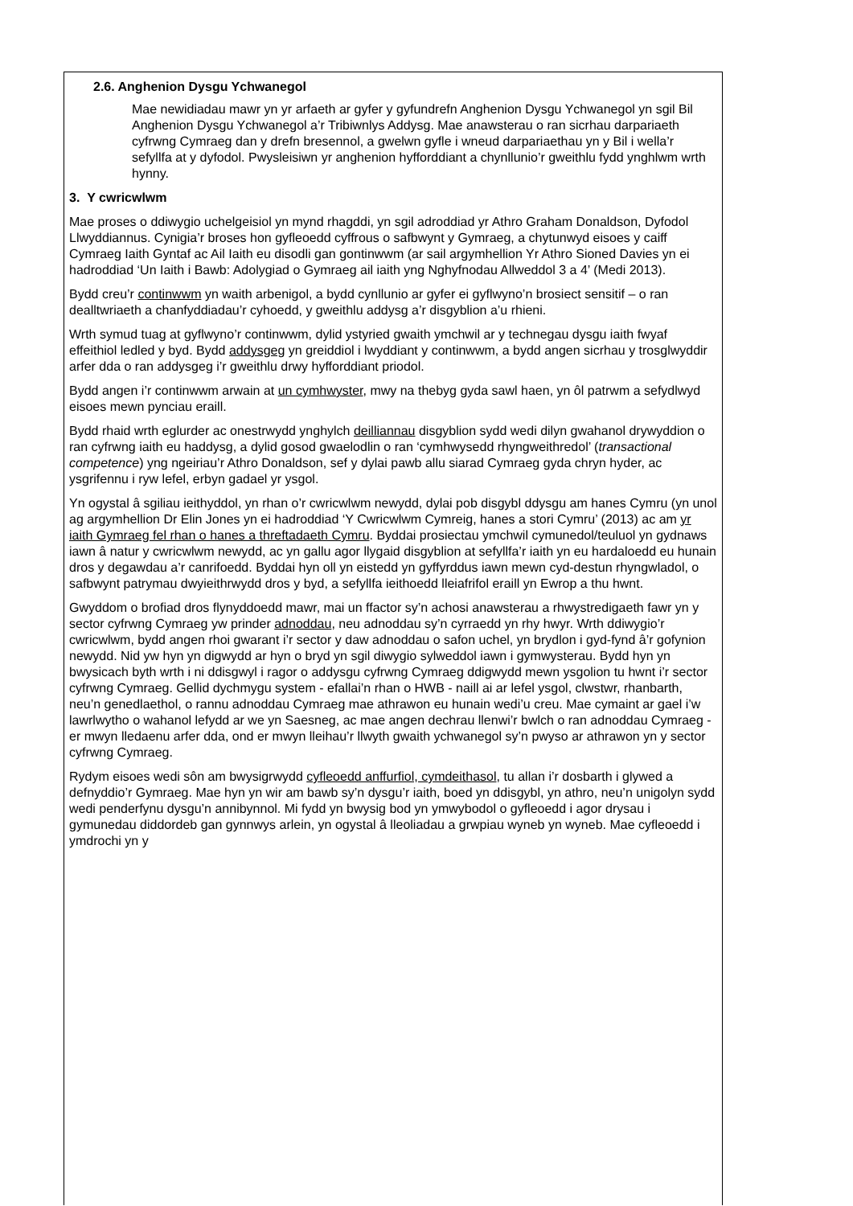2.6. Anghenion Dysgu Ychwanegol
Mae newidiadau mawr yn yr arfaeth ar gyfer y gyfundrefn Anghenion Dysgu Ychwanegol yn sgil Bil Anghenion Dysgu Ychwanegol a’r Tribiwnlys Addysg. Mae anawsterau o ran sicrhau darpariaeth cyfrwng Cymraeg dan y drefn bresennol, a gwelwn gyfle i wneud darpariaethau yn y Bil i wella’r sefyllfa at y dyfodol. Pwysleisiwn yr anghenion hyfforddiant a chynllunio’r gweithlu fydd ynghlwm wrth hynny.
3. Y cwricwlwm
Mae proses o ddiwygio uchelgeisiol yn mynd rhagddi, yn sgil adroddiad yr Athro Graham Donaldson, Dyfodol Llwyddiannus. Cynigia’r broses hon gyfleoedd cyffrous o safbwynt y Gymraeg, a chytunwyd eisoes y caiff Cymraeg Iaith Gyntaf ac Ail Iaith eu disodli gan gontinwwm (ar sail argymhellion Yr Athro Sioned Davies yn ei hadroddiad ‘Un Iaith i Bawb: Adolygiad o Gymraeg ail iaith yng Nghyfnodau Allweddol 3 a 4’ (Medi 2013).
Bydd creu’r continwwm yn waith arbenigol, a bydd cynllunio ar gyfer ei gyflwyno’n brosiect sensitif – o ran dealltwriaeth a chanfyddiadau’r cyhoedd, y gweithlu addysg a’r disgyblion a’u rhieni.
Wrth symud tuag at gyflwyno’r continwwm, dylid ystyried gwaith ymchwil ar y technegau dysgu iaith fwyaf effeithiol ledled y byd. Bydd addysgeg yn greiddiol i lwyddiant y continwwm, a bydd angen sicrhau y trosglwyddir arfer dda o ran addysgeg i’r gweithlu drwy hyfforddiant priodol.
Bydd angen i’r continwwm arwain at un cymhwyster, mwy na thebyg gyda sawl haen, yn ôl patrwm a sefydlwyd eisoes mewn pynciau eraill.
Bydd rhaid wrth eglurder ac onestrwydd ynghylch deilliannau disgyblion sydd wedi dilyn gwahanol drywyddion o ran cyfrwng iaith eu haddysg, a dylid gosod gwaelodlin o ran ‘cymhwysedd rhyngweithredol’ (transactional competence) yng ngeiriau’r Athro Donaldson, sef y dylai pawb allu siarad Cymraeg gyda chryn hyder, ac ysgrifennu i ryw lefel, erbyn gadael yr ysgol.
Yn ogystal â sgiliau ieithyddol, yn rhan o’r cwricwlwm newydd, dylai pob disgybl ddysgu am hanes Cymru (yn unol ag argymhellion Dr Elin Jones yn ei hadroddiad ‘Y Cwricwlwm Cymreig, hanes a stori Cymru’ (2013) ac am yr iaith Gymraeg fel rhan o hanes a threftadaeth Cymru. Byddai prosiectau ymchwil cymunedol/teuluol yn gydnaws iawn â natur y cwricwlwm newydd, ac yn gallu agor llygaid disgyblion at sefyllfa’r iaith yn eu hardaloedd eu hunain dros y degawdau a’r canrifoedd. Byddai hyn oll yn eistedd yn gyffyrddus iawn mewn cyd-destun rhyngwladol, o safbwynt patrymau dwyieithrwydd dros y byd, a sefyllfa ieithoedd lleiafrifol eraill yn Ewrop a thu hwnt.
Gwyddom o brofiad dros flynyddoedd mawr, mai un ffactor sy’n achosi anawsterau a rhwystredigaeth fawr yn y sector cyfrwng Cymraeg yw prinder adnoddau, neu adnoddau sy’n cyrraedd yn rhy hwyr. Wrth ddiwygio’r cwricwlwm, bydd angen rhoi gwarant i’r sector y daw adnoddau o safon uchel, yn brydlon i gyd-fynd â’r gofynion newydd. Nid yw hyn yn digwydd ar hyn o bryd yn sgil diwygio sylweddol iawn i gymwysterau. Bydd hyn yn bwysicach byth wrth i ni ddisgwyl i ragor o addysgu cyfrwng Cymraeg ddigwydd mewn ysgolion tu hwnt i’r sector cyfrwng Cymraeg. Gellid dychmygu system - efallai’n rhan o HWB - naill ai ar lefel ysgol, clwstwr, rhanbarth, neu’n genedlaethol, o rannu adnoddau Cymraeg mae athrawon eu hunain wedi’u creu. Mae cymaint ar gael i’w lawrlwytho o wahanol lefydd ar we yn Saesneg, ac mae angen dechrau llenwi’r bwlch o ran adnoddau Cymraeg - er mwyn lledaenu arfer dda, ond er mwyn lleihau’r llwyth gwaith ychwanegol sy’n pwyso ar athrawon yn y sector cyfrwng Cymraeg.
Rydym eisoes wedi sôn am bwysigrwydd cyfleoedd anffurfiol, cymdeithasol, tu allan i’r dosbarth i glywed a defnyddio’r Gymraeg. Mae hyn yn wir am bawb sy’n dysgu’r iaith, boed yn ddisgybl, yn athro, neu’n unigolyn sydd wedi penderfynu dysgu’n annibynnol. Mi fydd yn bwysig bod yn ymwybodol o gyfleoedd i agor drysau i gymunedau diddordeb gan gynnwys arlein, yn ogystal â lleoliadau a grwpiau wyneb yn wyneb. Mae cyfleoedd i ymdrochi yn y